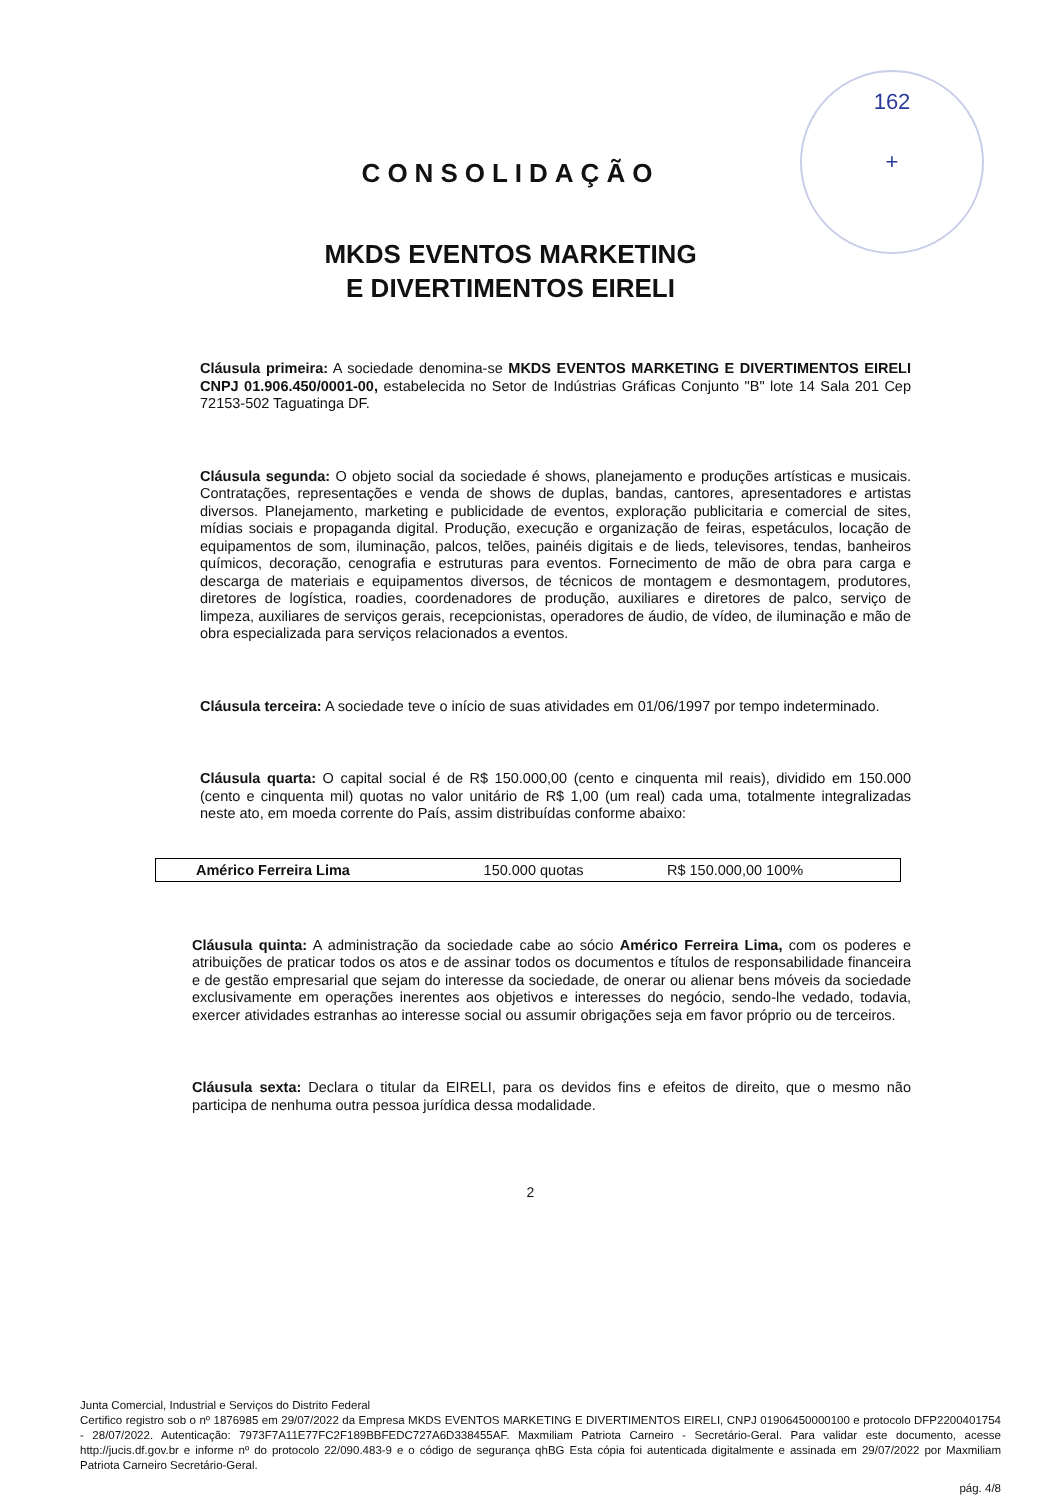162
+
CONSOLIDAÇÃO
MKDS EVENTOS MARKETING
E DIVERTIMENTOS EIRELI
Cláusula primeira: A sociedade denomina-se MKDS EVENTOS MARKETING E DIVERTIMENTOS EIRELI CNPJ 01.906.450/0001-00, estabelecida no Setor de Indústrias Gráficas Conjunto "B" lote 14 Sala 201 Cep 72153-502 Taguatinga DF.
Cláusula segunda: O objeto social da sociedade é shows, planejamento e produções artísticas e musicais. Contratações, representações e venda de shows de duplas, bandas, cantores, apresentadores e artistas diversos. Planejamento, marketing e publicidade de eventos, exploração publicitaria e comercial de sites, mídias sociais e propaganda digital. Produção, execução e organização de feiras, espetáculos, locação de equipamentos de som, iluminação, palcos, telões, painéis digitais e de lieds, televisores, tendas, banheiros químicos, decoração, cenografia e estruturas para eventos. Fornecimento de mão de obra para carga e descarga de materiais e equipamentos diversos, de técnicos de montagem e desmontagem, produtores, diretores de logística, roadies, coordenadores de produção, auxiliares e diretores de palco, serviço de limpeza, auxiliares de serviços gerais, recepcionistas, operadores de áudio, de vídeo, de iluminação e mão de obra especializada para serviços relacionados a eventos.
Cláusula terceira: A sociedade teve o início de suas atividades em 01/06/1997 por tempo indeterminado.
Cláusula quarta: O capital social é de R$ 150.000,00 (cento e cinquenta mil reais), dividido em 150.000 (cento e cinquenta mil) quotas no valor unitário de R$ 1,00 (um real) cada uma, totalmente integralizadas neste ato, em moeda corrente do País, assim distribuídas conforme abaixo:
| Américo Ferreira Lima | 150.000 quotas | R$ 150.000,00 100% |
Cláusula quinta: A administração da sociedade cabe ao sócio Américo Ferreira Lima, com os poderes e atribuições de praticar todos os atos e de assinar todos os documentos e títulos de responsabilidade financeira e de gestão empresarial que sejam do interesse da sociedade, de onerar ou alienar bens móveis da sociedade exclusivamente em operações inerentes aos objetivos e interesses do negócio, sendo-lhe vedado, todavia, exercer atividades estranhas ao interesse social ou assumir obrigações seja em favor próprio ou de terceiros.
Cláusula sexta: Declara o titular da EIRELI, para os devidos fins e efeitos de direito, que o mesmo não participa de nenhuma outra pessoa jurídica dessa modalidade.
2
Junta Comercial, Industrial e Serviços do Distrito Federal
Certifico registro sob o nº 1876985 em 29/07/2022 da Empresa MKDS EVENTOS MARKETING E DIVERTIMENTOS EIRELI, CNPJ 01906450000100 e protocolo DFP2200401754 - 28/07/2022. Autenticação: 7973F7A11E77FC2F189BBFEDC727A6D338455AF. Maxmiliam Patriota Carneiro - Secretário-Geral. Para validar este documento, acesse http://jucis.df.gov.br e informe nº do protocolo 22/090.483-9 e o código de segurança qhBG Esta cópia foi autenticada digitalmente e assinada em 29/07/2022 por Maxmiliam Patriota Carneiro Secretário-Geral.
pág. 4/8